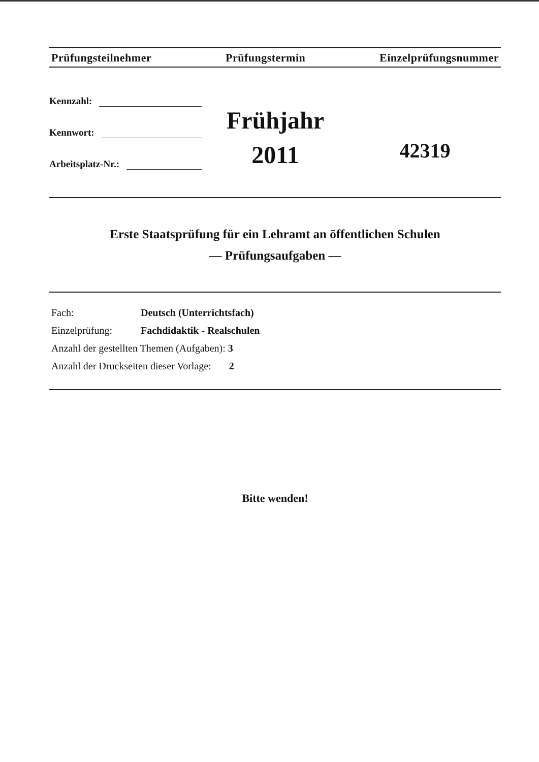Prüfungsteilnehmer Prüfungstermin Einzelprüfungsnummer
Kennzahl:
Kennwort:
Arbeitsplatz-Nr.:
Frühjahr
2011
42319
Erste Staatsprüfung für ein Lehramt an öffentlichen Schulen
— Prüfungsaufgaben —
Fach: Deutsch (Unterrichtsfach)
Einzelprüfung: Fachdidaktik - Realschulen
Anzahl der gestellten Themen (Aufgaben): 3
Anzahl der Druckseiten dieser Vorlage: 2
Bitte wenden!